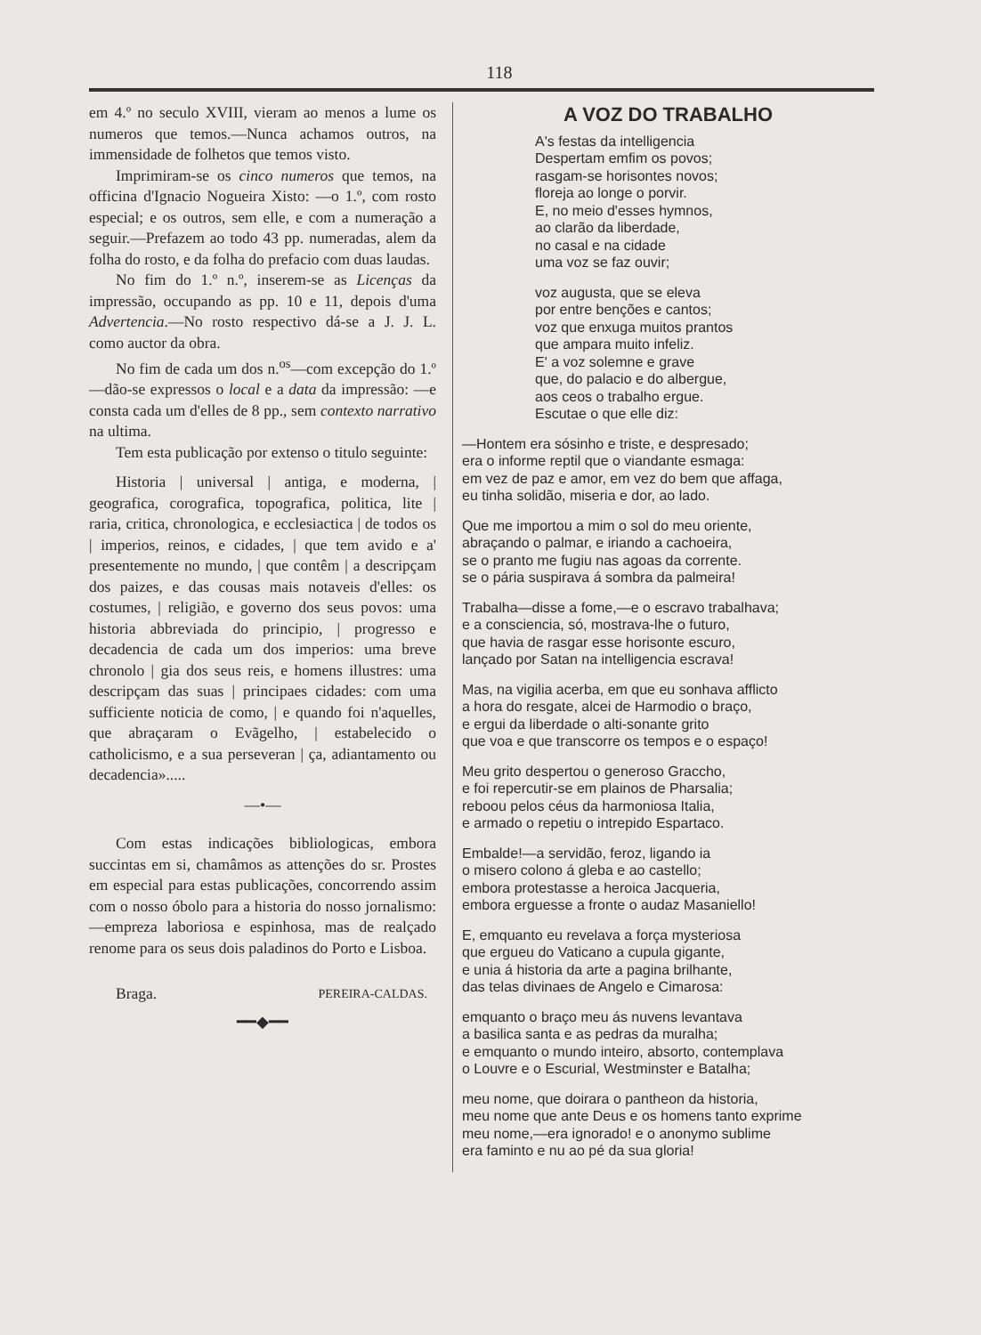118
em 4.º no seculo XVIII, vieram ao menos a lume os numeros que temos.—Nunca achamos outros, na immensidade de folhetos que temos visto.
Imprimiram-se os cinco numeros que temos, na officina d'Ignacio Nogueira Xisto: —o 1.º, com rosto especial; e os outros, sem elle, e com a numeração a seguir.—Prefazem ao todo 43 pp. numeradas, alem da folha do rosto, e da folha do prefacio com duas laudas.
No fim do 1.º n.º, inserem-se as Licenças da impressão, occupando as pp. 10 e 11, depois d'uma Advertencia.—No rosto respectivo dá-se a J. J. L. como auctor da obra.
No fim de cada um dos n.<sup>os</sup>—com excepção do 1.º—dão-se expressos o local e a data da impressão: —e consta cada um d'elles de 8 pp., sem contexto narrativo na ultima.
Tem esta publicação por extenso o titulo seguinte:
Historia | universal | antiga, e moderna, | geografica, corografica, topografica, politica, lite | raria, critica, chronologica, e ecclesiactica | de todos os | imperios, reinos, e cidades, | que tem avido e a' presentemente no mundo, | que contêm | a descripçam dos paizes, e das cousas mais notaveis d'elles: os costumes, | religião, e governo dos seus povos: uma historia abbreviada do principio, | progresso e decadencia de cada um dos imperios: uma breve chronolo | gia dos seus reis, e homens illustres: uma descripçam das suas | principaes cidades: com uma sufficiente noticia de como, | e quando foi n'aquelles, que abraçaram o Evãgelho, | estabelecido o catholicismo, e a sua perseveran | ça, adiantamento ou decadencia».....
—•—
Com estas indicações bibliologicas, embora succintas em si, chamâmos as attenções do sr. Prostes em especial para estas publicações, concorrendo assim com o nosso óbolo para a historia do nosso jornalismo: —empreza laboriosa e espinhosa, mas de realçado renome para os seus dois paladinos do Porto e Lisboa.
Braga. PEREIRA-CALDAS.
━━◆━━
A VOZ DO TRABALHO
A's festas da intelligencia
Despertam emfim os povos;
rasgam-se horisontes novos;
floreja ao longe o porvir.
E, no meio d'esses hymnos,
ao clarão da liberdade,
no casal e na cidade
uma voz se faz ouvir;
voz augusta, que se eleva
por entre benções e cantos;
voz que enxuga muitos prantos
que ampara muito infeliz.
E' a voz solemne e grave
que, do palacio e do albergue,
aos ceos o trabalho ergue.
Escutae o que elle diz:
—Hontem era sósinho e triste, e despresado;
era o informe reptil que o viandante esmaga:
em vez de paz e amor, em vez do bem que affaga,
eu tinha solidão, miseria e dor, ao lado.
Que me importou a mim o sol do meu oriente,
abraçando o palmar, e iriando a cachoeira,
se o pranto me fugiu nas agoas da corrente.
se o pária suspirava á sombra da palmeira!
Trabalha—disse a fome,—e o escravo trabalhava;
e a consciencia, só, mostrava-lhe o futuro,
que havia de rasgar esse horisonte escuro,
lançado por Satan na intelligencia escrava!
Mas, na vigilia acerba, em que eu sonhava afflicto
a hora do resgate, alcei de Harmodio o braço,
e ergui da liberdade o alti-sonante grito
que voa e que transcorre os tempos e o espaço!
Meu grito despertou o generoso Graccho,
e foi repercutir-se em plainos de Pharsalia;
reboou pelos céus da harmoniosa Italia,
e armado o repetiu o intrepido Espartaco.
Embalde!—a servidão, feroz, ligando ia
o misero colono á gleba e ao castello;
embora protestasse a heroica Jacqueria,
embora erguesse a fronte o audaz Masaniello!
E, emquanto eu revelava a força mysteriosa
que ergueu do Vaticano a cupula gigante,
e unia á historia da arte a pagina brilhante,
das telas divinaes de Angelo e Cimarosa:
emquanto o braço meu ás nuvens levantava
a basilica santa e as pedras da muralha;
e emquanto o mundo inteiro, absorto, contemplava
o Louvre e o Escurial, Westminster e Batalha;
meu nome, que doirara o pantheon da historia,
meu nome que ante Deus e os homens tanto exprime
meu nome,—era ignorado! e o anonymo sublime
era faminto e nu ao pé da sua gloria!